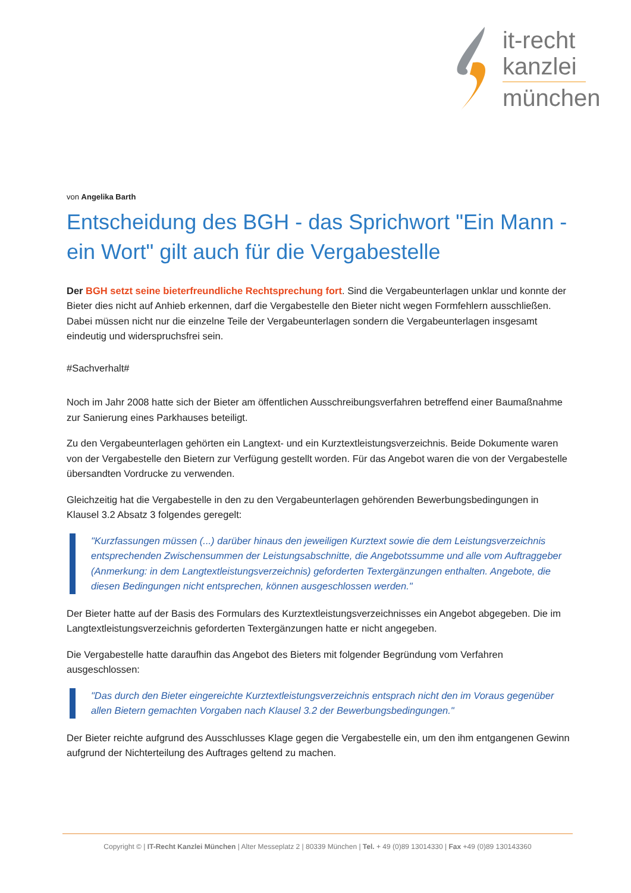it-recht
kanzlei
münchen
von Angelika Barth
Entscheidung des BGH - das Sprichwort "Ein Mann - ein Wort" gilt auch für die Vergabestelle
Der BGH setzt seine bieterfreundliche Rechtsprechung fort. Sind die Vergabeunterlagen unklar und konnte der Bieter dies nicht auf Anhieb erkennen, darf die Vergabestelle den Bieter nicht wegen Formfehlern ausschließen. Dabei müssen nicht nur die einzelne Teile der Vergabeunterlagen sondern die Vergabeunterlagen insgesamt eindeutig und widerspruchsfrei sein.
#Sachverhalt#
Noch im Jahr 2008 hatte sich der Bieter am öffentlichen Ausschreibungsverfahren betreffend einer Baumaßnahme zur Sanierung eines Parkhauses beteiligt.
Zu den Vergabeunterlagen gehörten ein Langtext- und ein Kurztextleistungsverzeichnis. Beide Dokumente waren von der Vergabestelle den Bietern zur Verfügung gestellt worden. Für das Angebot waren die von der Vergabestelle übersandten Vordrucke zu verwenden.
Gleichzeitig hat die Vergabestelle in den zu den Vergabeunterlagen gehörenden Bewerbungsbedingungen in Klausel 3.2 Absatz 3 folgendes geregelt:
"Kurzfassungen müssen (...) darüber hinaus den jeweiligen Kurztext sowie die dem Leistungsverzeichnis entsprechenden Zwischensummen der Leistungsabschnitte, die Angebotssumme und alle vom Auftraggeber (Anmerkung: in dem Langtextleistungsverzeichnis) geforderten Textergänzungen enthalten. Angebote, die diesen Bedingungen nicht entsprechen, können ausgeschlossen werden."
Der Bieter hatte auf der Basis des Formulars des Kurztextleistungsverzeichnisses ein Angebot abgegeben. Die im Langtextleistungsverzeichnis geforderten Textergänzungen hatte er nicht angegeben.
Die Vergabestelle hatte daraufhin das Angebot des Bieters mit folgender Begründung vom Verfahren ausgeschlossen:
"Das durch den Bieter eingereichte Kurztextleistungsverzeichnis entsprach nicht den im Voraus gegenüber allen Bietern gemachten Vorgaben nach Klausel 3.2 der Bewerbungsbedingungen."
Der Bieter reichte aufgrund des Ausschlusses Klage gegen die Vergabestelle ein, um den ihm entgangenen Gewinn aufgrund der Nichterteilung des Auftrages geltend zu machen.
Copyright © | IT-Recht Kanzlei München | Alter Messeplatz 2 | 80339 München | Tel. + 49 (0)89 13014330 | Fax +49 (0)89 130143360